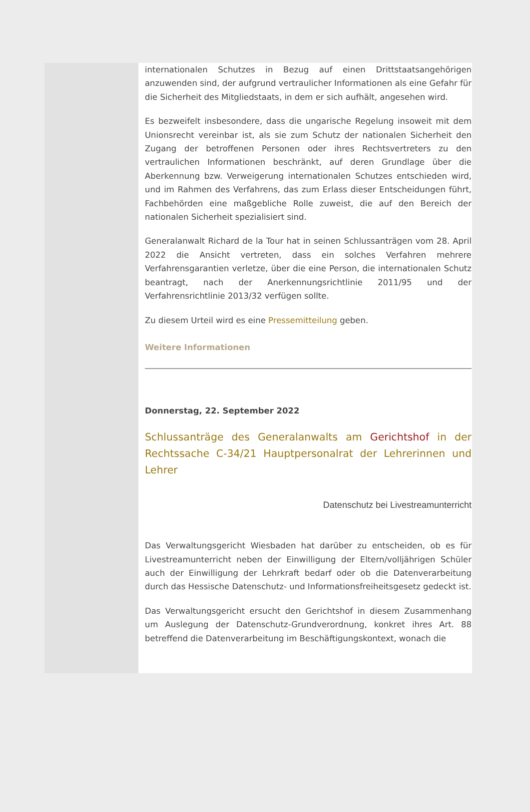internationalen Schutzes in Bezug auf einen Drittstaatsangehörigen anzuwenden sind, der aufgrund vertraulicher Informationen als eine Gefahr für die Sicherheit des Mitgliedstaats, in dem er sich aufhält, angesehen wird.
Es bezweifelt insbesondere, dass die ungarische Regelung insoweit mit dem Unionsrecht vereinbar ist, als sie zum Schutz der nationalen Sicherheit den Zugang der betroffenen Personen oder ihres Rechtsvertreters zu den vertraulichen Informationen beschränkt, auf deren Grundlage über die Aberkennung bzw. Verweigerung internationalen Schutzes entschieden wird, und im Rahmen des Verfahrens, das zum Erlass dieser Entscheidungen führt, Fachbehörden eine maßgebliche Rolle zuweist, die auf den Bereich der nationalen Sicherheit spezialisiert sind.
Generalanwalt Richard de la Tour hat in seinen Schlussanträgen vom 28. April 2022 die Ansicht vertreten, dass ein solches Verfahren mehrere Verfahrensgarantien verletze, über die eine Person, die internationalen Schutz beantragt, nach der Anerkennungsrichtlinie 2011/95 und der Verfahrensrichtlinie 2013/32 verfügen sollte.
Zu diesem Urteil wird es eine Pressemitteilung geben.
Weitere Informationen
Donnerstag, 22. September 2022
Schlussanträge des Generalanwalts am Gerichtshof in der Rechtssache C-34/21 Hauptpersonalrat der Lehrerinnen und Lehrer
Datenschutz bei Livestreamunterricht
Das Verwaltungsgericht Wiesbaden hat darüber zu entscheiden, ob es für Livestreamunterricht neben der Einwilligung der Eltern/volljährigen Schüler auch der Einwilligung der Lehrkraft bedarf oder ob die Datenverarbeitung durch das Hessische Datenschutz- und Informationsfreiheitsgesetz gedeckt ist.
Das Verwaltungsgericht ersucht den Gerichtshof in diesem Zusammenhang um Auslegung der Datenschutz-Grundverordnung, konkret ihres Art. 88 betreffend die Datenverarbeitung im Beschäftigungskontext, wonach die